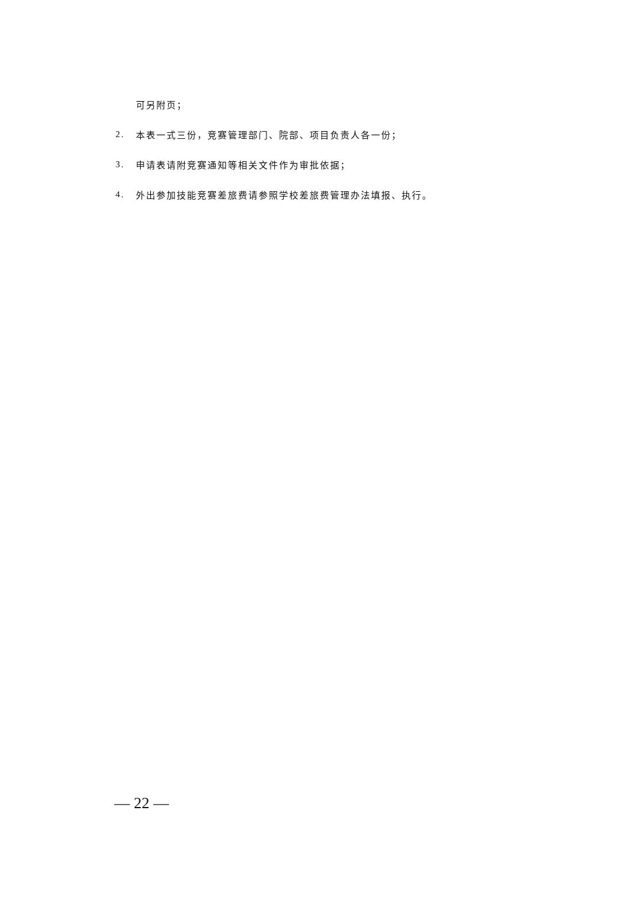可另附页；
2. 本表一式三份，竞赛管理部门、院部、项目负责人各一份；
3. 申请表请附竞赛通知等相关文件作为审批依据；
4. 外出参加技能竞赛差旅费请参照学校差旅费管理办法填报、执行。
— 22 —